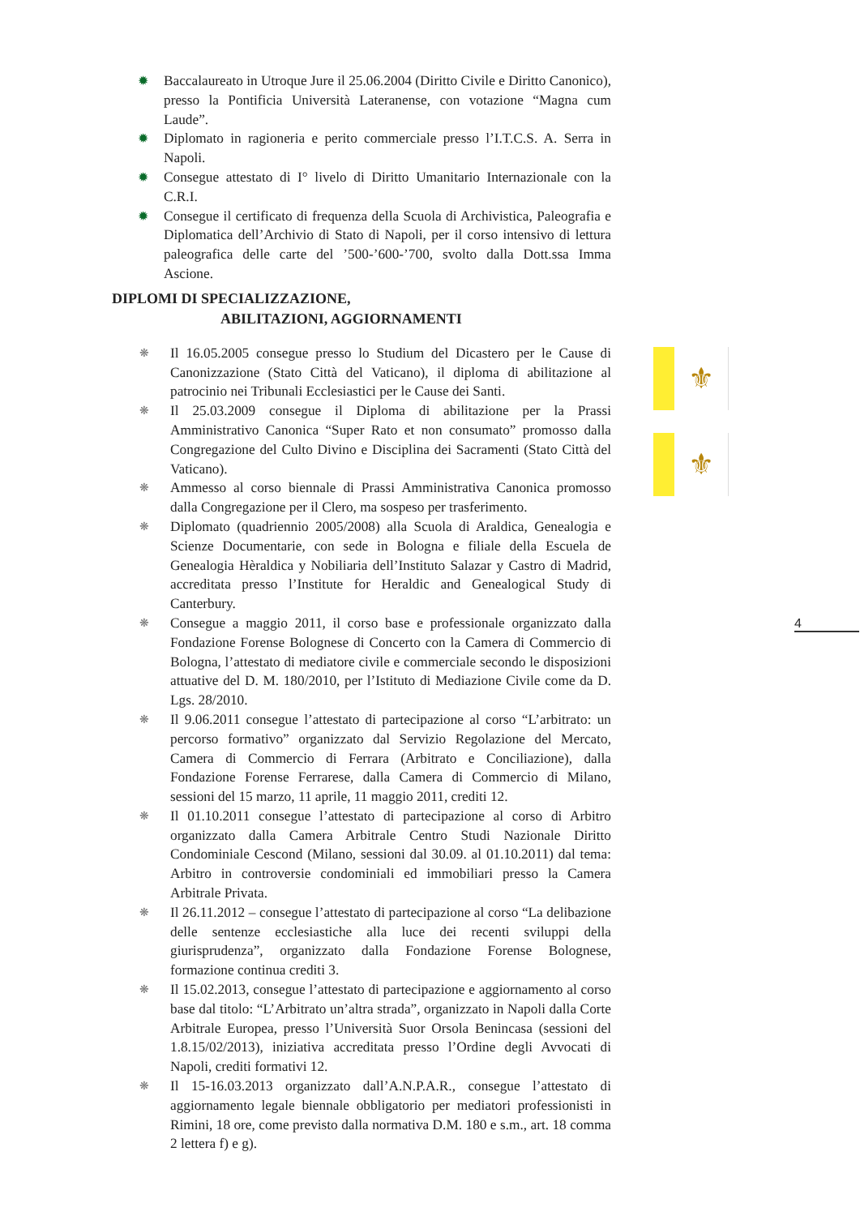✹ Baccalaureato in Utroque Jure il 25.06.2004 (Diritto Civile e Diritto Canonico), presso la Pontificia Università Lateranense, con votazione “Magna cum Laude”.
✹ Diplomato in ragioneria e perito commerciale presso l’I.T.C.S. A. Serra in Napoli.
✹ Consegue attestato di I° livelo di Diritto Umanitario Internazionale con la C.R.I.
✹ Consegue il certificato di frequenza della Scuola di Archivistica, Paleografia e Diplomatica dell’Archivio di Stato di Napoli, per il corso intensivo di lettura paleografica delle carte del ’500-’600-’700, svolto dalla Dott.ssa Imma Ascione.
DIPLOMI DI SPECIALIZZAZIONE,
ABILITAZIONI, AGGIORNAMENTI
❋ Il 16.05.2005 consegue presso lo Studium del Dicastero per le Cause di Canonizzazione (Stato Città del Vaticano), il diploma di abilitazione al patrocinio nei Tribunali Ecclesiastici per le Cause dei Santi.
❋ Il 25.03.2009 consegue il Diploma di abilitazione per la Prassi Amministrativo Canonica “Super Rato et non consumato” promosso dalla Congregazione del Culto Divino e Disciplina dei Sacramenti (Stato Città del Vaticano).
❋ Ammesso al corso biennale di Prassi Amministrativa Canonica promosso dalla Congregazione per il Clero, ma sospeso per trasferimento.
❋ Diplomato (quadriennio 2005/2008) alla Scuola di Araldica, Genealogia e Scienze Documentarie, con sede in Bologna e filiale della Escuela de Genealogia Hèraldica y Nobiliaria dell’Instituto Salazar y Castro di Madrid, accreditata presso l’Institute for Heraldic and Genealogical Study di Canterbury.
❋ Consegue a maggio 2011, il corso base e professionale organizzato dalla Fondazione Forense Bolognese di Concerto con la Camera di Commercio di Bologna, l’attestato di mediatore civile e commerciale secondo le disposizioni attuative del D. M. 180/2010, per l’Istituto di Mediazione Civile come da D. Lgs. 28/2010.
❋ Il 9.06.2011 consegue l’attestato di partecipazione al corso “L’arbitrato: un percorso formativo” organizzato dal Servizio Regolazione del Mercato, Camera di Commercio di Ferrara (Arbitrato e Conciliazione), dalla Fondazione Forense Ferrarese, dalla Camera di Commercio di Milano, sessioni del 15 marzo, 11 aprile, 11 maggio 2011, crediti 12.
❋ Il 01.10.2011 consegue l’attestato di partecipazione al corso di Arbitro organizzato dalla Camera Arbitrale Centro Studi Nazionale Diritto Condominiale Cescond (Milano, sessioni dal 30.09. al 01.10.2011) dal tema: Arbitro in controversie condominiali ed immobiliari presso la Camera Arbitrale Privata.
❋ Il 26.11.2012 – consegue l’attestato di partecipazione al corso “La delibazione delle sentenze ecclesiastiche alla luce dei recenti sviluppi della giurisprudenza”, organizzato dalla Fondazione Forense Bolognese, formazione continua crediti 3.
❋ Il 15.02.2013, consegue l’attestato di partecipazione e aggiornamento al corso base dal titolo: “L’Arbitrato un’altra strada”, organizzato in Napoli dalla Corte Arbitrale Europea, presso l’Università Suor Orsola Benincasa (sessioni del 1.8.15/02/2013), iniziativa accreditata presso l’Ordine degli Avvocati di Napoli, crediti formativi 12.
❋ Il 15-16.03.2013 organizzato dall’A.N.P.A.R., consegue l’attestato di aggiornamento legale biennale obbligatorio per mediatori professionisti in Rimini, 18 ore, come previsto dalla normativa D.M. 180 e s.m., art. 18 comma 2 lettera f) e g).
⚜
⚜
4